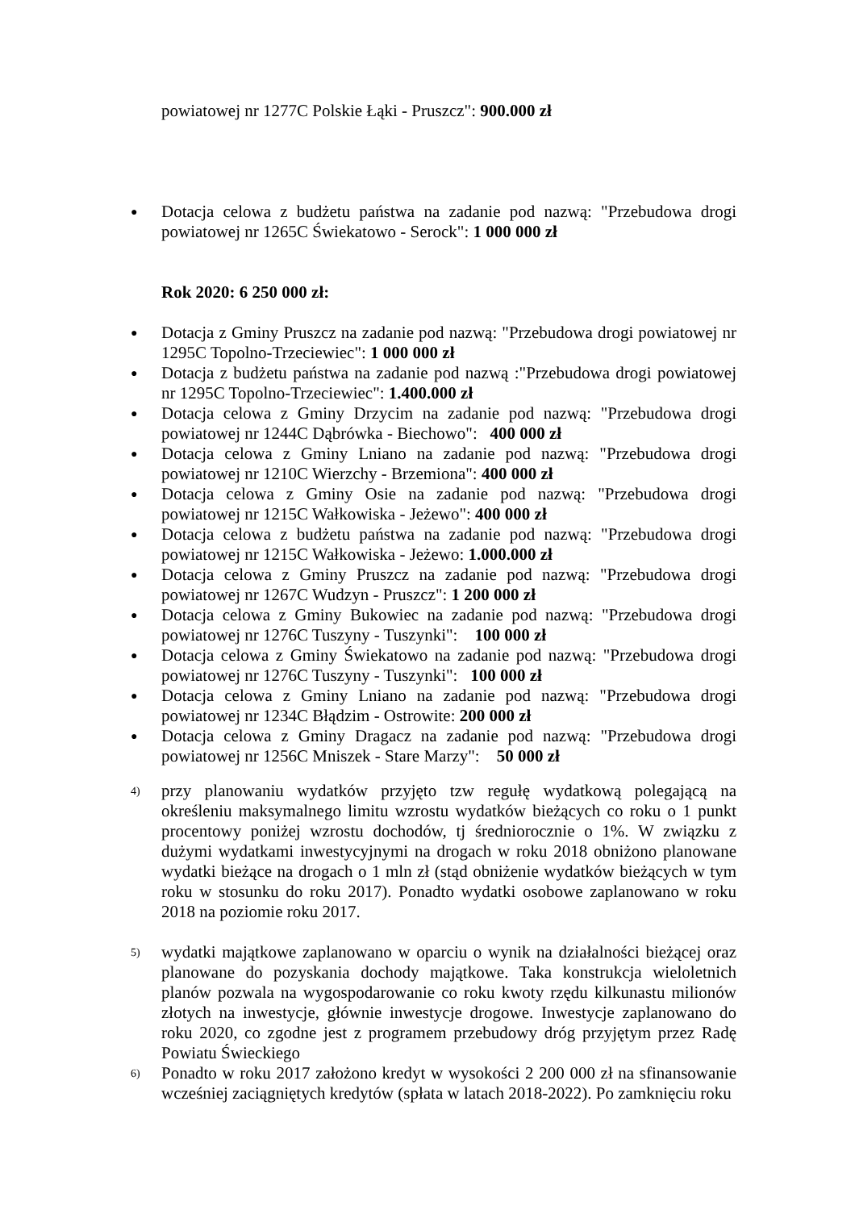powiatowej nr 1277C Polskie Łąki - Pruszcz": 900.000 zł
● Dotacja celowa z budżetu państwa na zadanie pod nazwą: "Przebudowa drogi powiatowej nr 1265C Świekatowo - Serock": 1 000 000 zł
Rok 2020: 6 250 000 zł:
● Dotacja z Gminy Pruszcz na zadanie pod nazwą: "Przebudowa drogi powiatowej nr 1295C Topolno-Trzeciewiec": 1 000 000 zł
● Dotacja z budżetu państwa na zadanie pod nazwą :"Przebudowa drogi powiatowej nr 1295C Topolno-Trzeciewiec": 1.400.000 zł
● Dotacja celowa z Gminy Drzycim na zadanie pod nazwą: "Przebudowa drogi powiatowej nr 1244C Dąbrówka - Biechowo": 400 000 zł
● Dotacja celowa z Gminy Lniano na zadanie pod nazwą: "Przebudowa drogi powiatowej nr 1210C Wierzchy - Brzemiona": 400 000 zł
● Dotacja celowa z Gminy Osie na zadanie pod nazwą: "Przebudowa drogi powiatowej nr 1215C Wałkowiska - Jeżewo": 400 000 zł
● Dotacja celowa z budżetu państwa na zadanie pod nazwą: "Przebudowa drogi powiatowej nr 1215C Wałkowiska - Jeżewo: 1.000.000 zł
● Dotacja celowa z Gminy Pruszcz na zadanie pod nazwą: "Przebudowa drogi powiatowej nr 1267C Wudzyn - Pruszcz": 1 200 000 zł
● Dotacja celowa z Gminy Bukowiec na zadanie pod nazwą: "Przebudowa drogi powiatowej nr 1276C Tuszyny - Tuszynki": 100 000 zł
● Dotacja celowa z Gminy Świekatowo na zadanie pod nazwą: "Przebudowa drogi powiatowej nr 1276C Tuszyny - Tuszynki": 100 000 zł
● Dotacja celowa z Gminy Lniano na zadanie pod nazwą: "Przebudowa drogi powiatowej nr 1234C Błądzim - Ostrowite: 200 000 zł
● Dotacja celowa z Gminy Dragacz na zadanie pod nazwą: "Przebudowa drogi powiatowej nr 1256C Mniszek - Stare Marzy": 50 000 zł
4) przy planowaniu wydatków przyjęto tzw regułę wydatkową polegającą na określeniu maksymalnego limitu wzrostu wydatków bieżących co roku o 1 punkt procentowy poniżej wzrostu dochodów, tj średniorocznie o 1%. W związku z dużymi wydatkami inwestycyjnymi na drogach w roku 2018 obniżono planowane wydatki bieżące na drogach o 1 mln zł (stąd obniżenie wydatków bieżących w tym roku w stosunku do roku 2017). Ponadto wydatki osobowe zaplanowano w roku 2018 na poziomie roku 2017.
5) wydatki majątkowe zaplanowano w oparciu o wynik na działalności bieżącej oraz planowane do pozyskania dochody majątkowe. Taka konstrukcja wieloletnich planów pozwala na wygospodarowanie co roku kwoty rzędu kilkunastu milionów złotych na inwestycje, głównie inwestycje drogowe. Inwestycje zaplanowano do roku 2020, co zgodne jest z programem przebudowy dróg przyjętym przez Radę Powiatu Świeckiego
6) Ponadto w roku 2017 założono kredyt w wysokości 2 200 000 zł na sfinansowanie wcześniej zaciągniętych kredytów (spłata w latach 2018-2022). Po zamknięciu roku